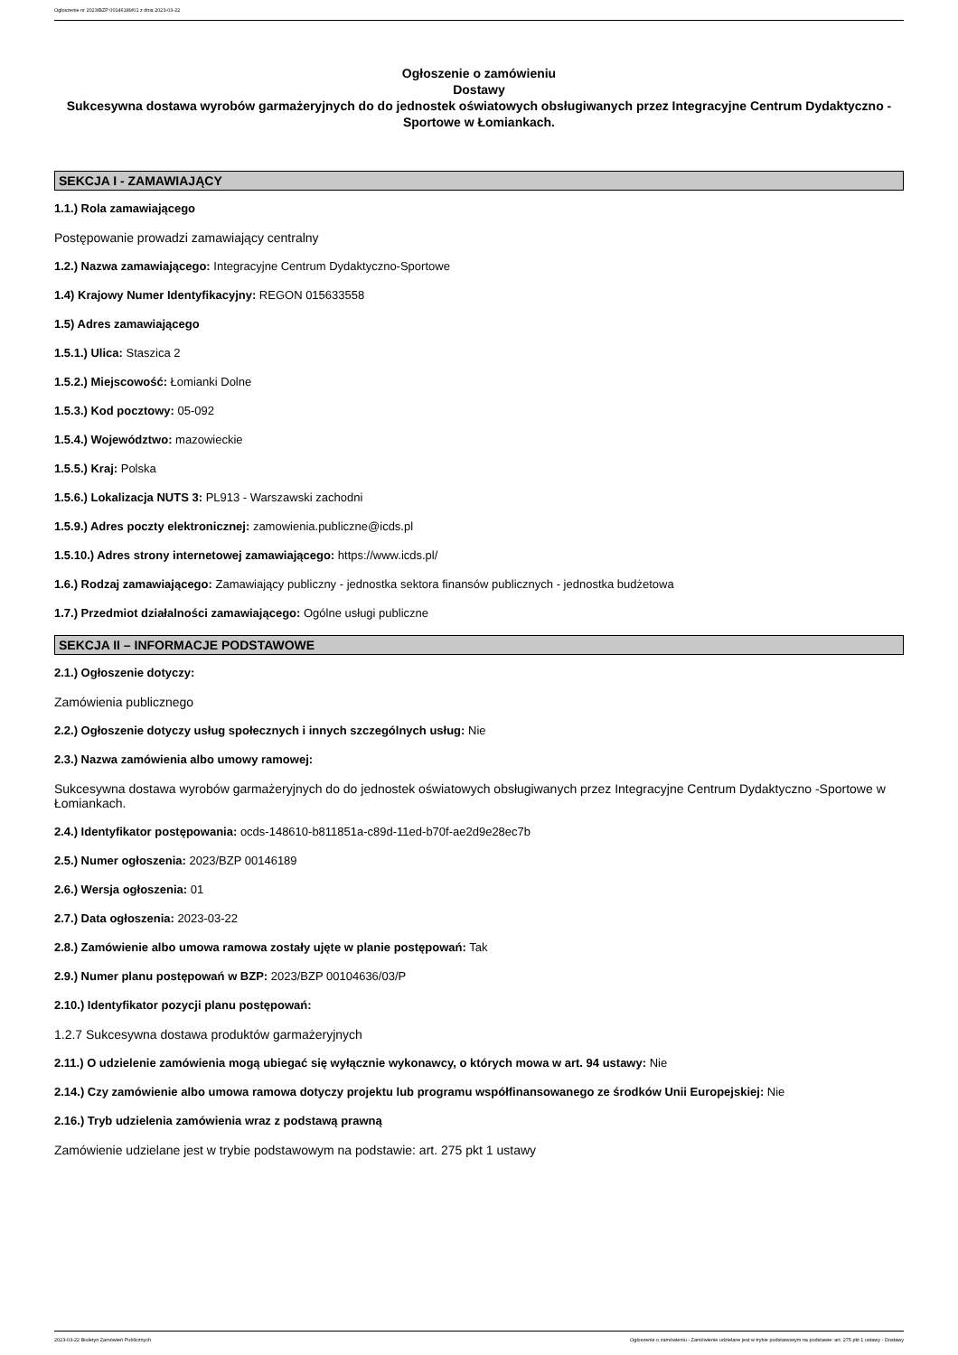Ogłoszenie nr 2023/BZP 00146189/01 z dnia 2023-03-22
Ogłoszenie o zamówieniu
Dostawy
Sukcesywna dostawa wyrobów garmażeryjnych do do jednostek oświatowych obsługiwanych przez Integracyjne Centrum Dydaktyczno -Sportowe w Łomiankach.
SEKCJA I - ZAMAWIAJĄCY
1.1.) Rola zamawiającego
Postępowanie prowadzi zamawiający centralny
1.2.) Nazwa zamawiającego: Integracyjne Centrum Dydaktyczno-Sportowe
1.4) Krajowy Numer Identyfikacyjny: REGON 015633558
1.5) Adres zamawiającego
1.5.1.) Ulica: Staszica 2
1.5.2.) Miejscowość: Łomianki Dolne
1.5.3.) Kod pocztowy: 05-092
1.5.4.) Województwo: mazowieckie
1.5.5.) Kraj: Polska
1.5.6.) Lokalizacja NUTS 3: PL913 - Warszawski zachodni
1.5.9.) Adres poczty elektronicznej: zamowienia.publiczne@icds.pl
1.5.10.) Adres strony internetowej zamawiającego: https://www.icds.pl/
1.6.) Rodzaj zamawiającego: Zamawiający publiczny - jednostka sektora finansów publicznych - jednostka budżetowa
1.7.) Przedmiot działalności zamawiającego: Ogólne usługi publiczne
SEKCJA II – INFORMACJE PODSTAWOWE
2.1.) Ogłoszenie dotyczy:
Zamówienia publicznego
2.2.) Ogłoszenie dotyczy usług społecznych i innych szczególnych usług: Nie
2.3.) Nazwa zamówienia albo umowy ramowej:
Sukcesywna dostawa wyrobów garmażeryjnych do do jednostek oświatowych obsługiwanych przez Integracyjne Centrum Dydaktyczno -Sportowe w Łomiankach.
2.4.) Identyfikator postępowania: ocds-148610-b811851a-c89d-11ed-b70f-ae2d9e28ec7b
2.5.) Numer ogłoszenia: 2023/BZP 00146189
2.6.) Wersja ogłoszenia: 01
2.7.) Data ogłoszenia: 2023-03-22
2.8.) Zamówienie albo umowa ramowa zostały ujęte w planie postępowań: Tak
2.9.) Numer planu postępowań w BZP: 2023/BZP 00104636/03/P
2.10.) Identyfikator pozycji planu postępowań:
1.2.7 Sukcesywna dostawa produktów garmażeryjnych
2.11.) O udzielenie zamówienia mogą ubiegać się wyłącznie wykonawcy, o których mowa w art. 94 ustawy: Nie
2.14.) Czy zamówienie albo umowa ramowa dotyczy projektu lub programu współfinansowanego ze środków Unii Europejskiej: Nie
2.16.) Tryb udzielenia zamówienia wraz z podstawą prawną
Zamówienie udzielane jest w trybie podstawowym na podstawie: art. 275 pkt 1 ustawy
2023-03-22 Biuletyn Zamówień Publicznych Ogłoszenie o zamówieniu - Zamówienie udzielane jest w trybie podstawowym na podstawie: art. 275 pkt 1 ustawy - Dostawy